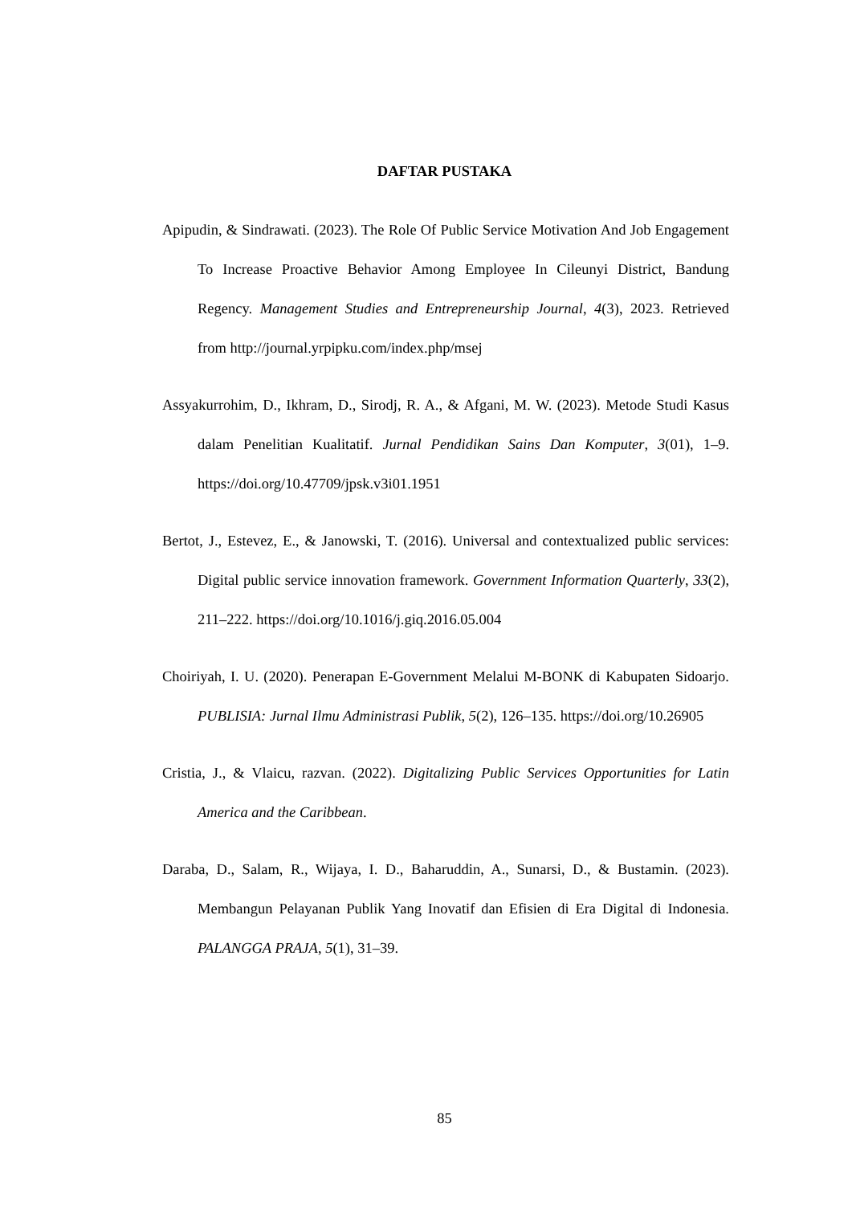DAFTAR PUSTAKA
Apipudin, & Sindrawati. (2023). The Role Of Public Service Motivation And Job Engagement To Increase Proactive Behavior Among Employee In Cileunyi District, Bandung Regency. Management Studies and Entrepreneurship Journal, 4(3), 2023. Retrieved from http://journal.yrpipku.com/index.php/msej
Assyakurrohim, D., Ikhram, D., Sirodj, R. A., & Afgani, M. W. (2023). Metode Studi Kasus dalam Penelitian Kualitatif. Jurnal Pendidikan Sains Dan Komputer, 3(01), 1–9. https://doi.org/10.47709/jpsk.v3i01.1951
Bertot, J., Estevez, E., & Janowski, T. (2016). Universal and contextualized public services: Digital public service innovation framework. Government Information Quarterly, 33(2), 211–222. https://doi.org/10.1016/j.giq.2016.05.004
Choiriyah, I. U. (2020). Penerapan E-Government Melalui M-BONK di Kabupaten Sidoarjo. PUBLISIA: Jurnal Ilmu Administrasi Publik, 5(2), 126–135. https://doi.org/10.26905
Cristia, J., & Vlaicu, razvan. (2022). Digitalizing Public Services Opportunities for Latin America and the Caribbean.
Daraba, D., Salam, R., Wijaya, I. D., Baharuddin, A., Sunarsi, D., & Bustamin. (2023). Membangun Pelayanan Publik Yang Inovatif dan Efisien di Era Digital di Indonesia. PALANGGA PRAJA, 5(1), 31–39.
85